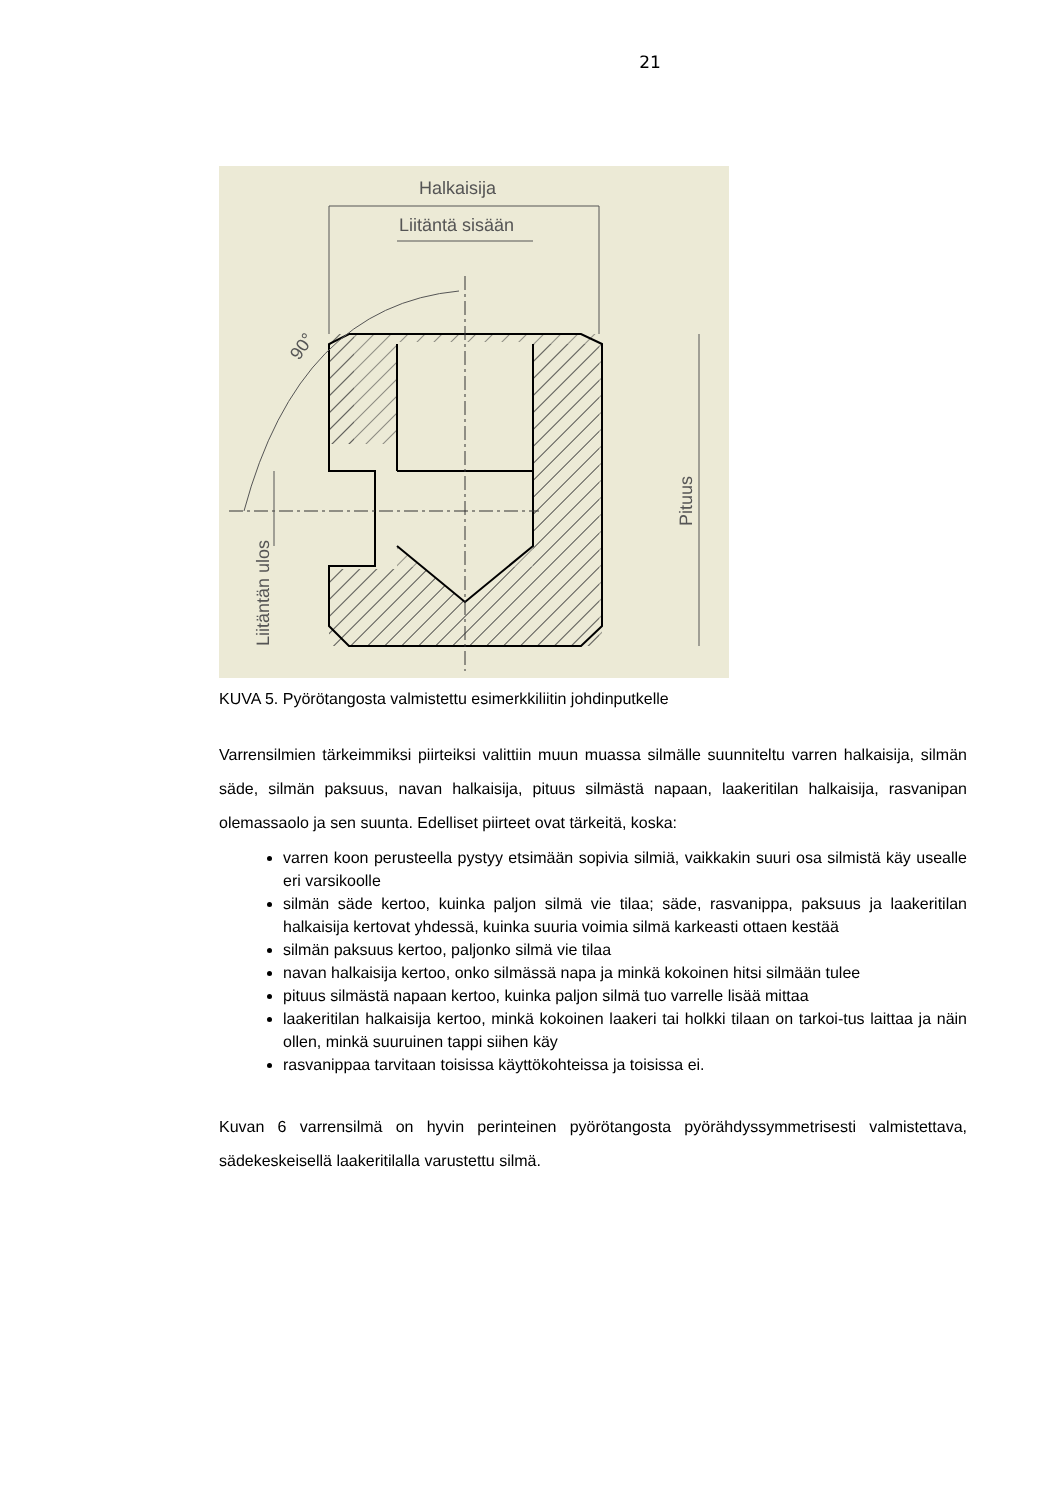21
Halkaisija
Liitäntä sisään
Pituus
Liitäntän ulos
90°
KUVA 5. Pyörötangosta valmistettu esimerkkiliitin johdinputkelle
Varrensilmien tärkeimmiksi piirteiksi valittiin muun muassa silmälle suunniteltu varren halkaisija, silmän säde, silmän paksuus, navan halkaisija, pituus silmästä napaan, laakeritilan halkaisija, rasvanipan olemassaolo ja sen suunta. Edelliset piirteet ovat tärkeitä, koska:
varren koon perusteella pystyy etsimään sopivia silmiä, vaikkakin suuri osa silmistä käy usealle eri varsikoolle
silmän säde kertoo, kuinka paljon silmä vie tilaa; säde, rasvanippa, paksuus ja laakeritilan halkaisija kertovat yhdessä, kuinka suuria voimia silmä karkeasti ottaen kestää
silmän paksuus kertoo, paljonko silmä vie tilaa
navan halkaisija kertoo, onko silmässä napa ja minkä kokoinen hitsi silmään tulee
pituus silmästä napaan kertoo, kuinka paljon silmä tuo varrelle lisää mittaa
laakeritilan halkaisija kertoo, minkä kokoinen laakeri tai holkki tilaan on tarkoi-tus laittaa ja näin ollen, minkä suuruinen tappi siihen käy
rasvanippaa tarvitaan toisissa käyttökohteissa ja toisissa ei.
Kuvan 6 varrensilmä on hyvin perinteinen pyörötangosta pyörähdyssymmetrisesti valmistettava, sädekeskeisellä laakeritilalla varustettu silmä.